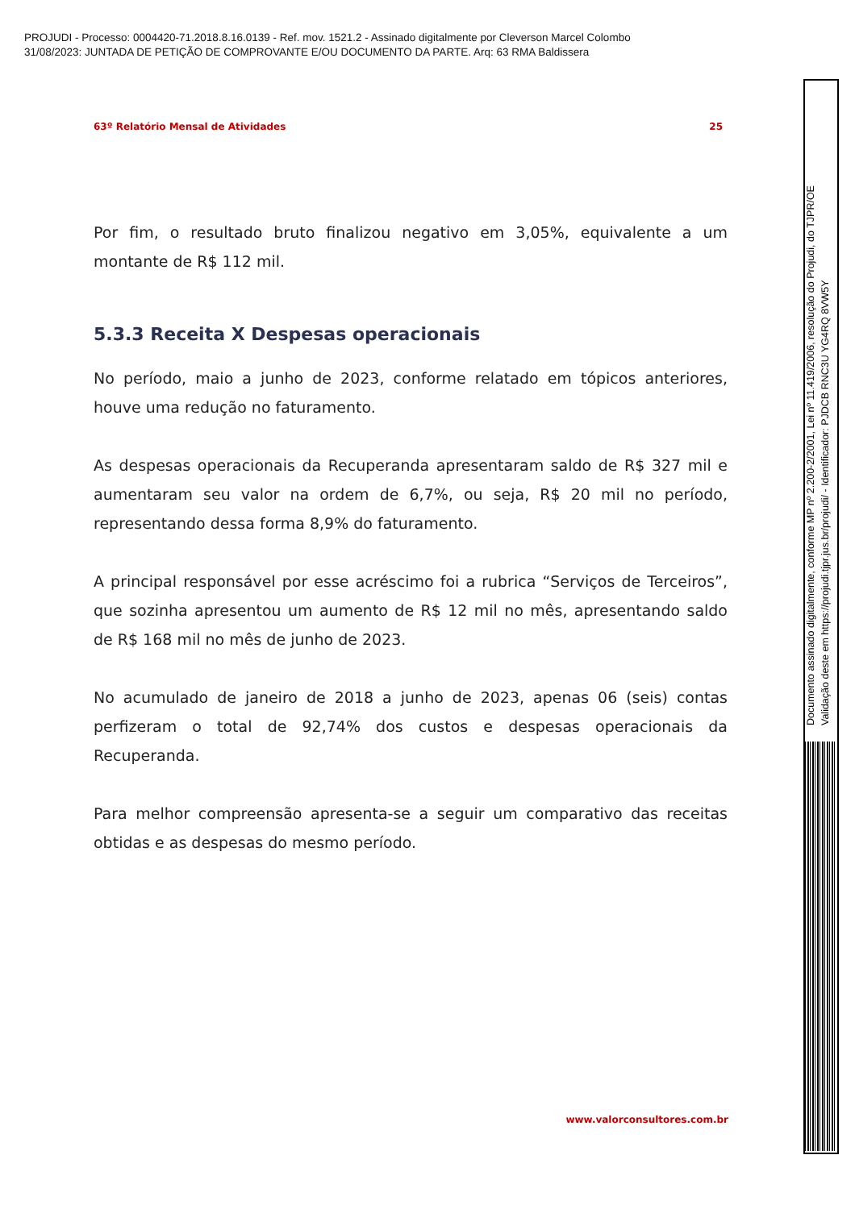PROJUDI - Processo: 0004420-71.2018.8.16.0139 - Ref. mov. 1521.2 - Assinado digitalmente por Cleverson Marcel Colombo
31/08/2023: JUNTADA DE PETIÇÃO DE COMPROVANTE E/OU DOCUMENTO DA PARTE. Arq: 63 RMA Baldissera
63º Relatório Mensal de Atividades 25
Por fim, o resultado bruto finalizou negativo em 3,05%, equivalente a um montante de R$ 112 mil.
5.3.3 Receita X Despesas operacionais
No período, maio a junho de 2023, conforme relatado em tópicos anteriores, houve uma redução no faturamento.
As despesas operacionais da Recuperanda apresentaram saldo de R$ 327 mil e aumentaram seu valor na ordem de 6,7%, ou seja, R$ 20 mil no período, representando dessa forma 8,9% do faturamento.
A principal responsável por esse acréscimo foi a rubrica “Serviços de Terceiros”, que sozinha apresentou um aumento de R$ 12 mil no mês, apresentando saldo de R$ 168 mil no mês de junho de 2023.
No acumulado de janeiro de 2018 a junho de 2023, apenas 06 (seis) contas perfizeram o total de 92,74% dos custos e despesas operacionais da Recuperanda.
Para melhor compreensão apresenta-se a seguir um comparativo das receitas obtidas e as despesas do mesmo período.
www.valorconsultores.com.br
Documento assinado digitalmente, conforme MP nº 2.200-2/2001, Lei nº 11.419/2006, resolução do Projudi, do TJPR/OE
Validação deste em https://projudi.tjpr.jus.br/projudi/ - Identificador: PJDCB RNC3U YG4RQ 8VW5Y